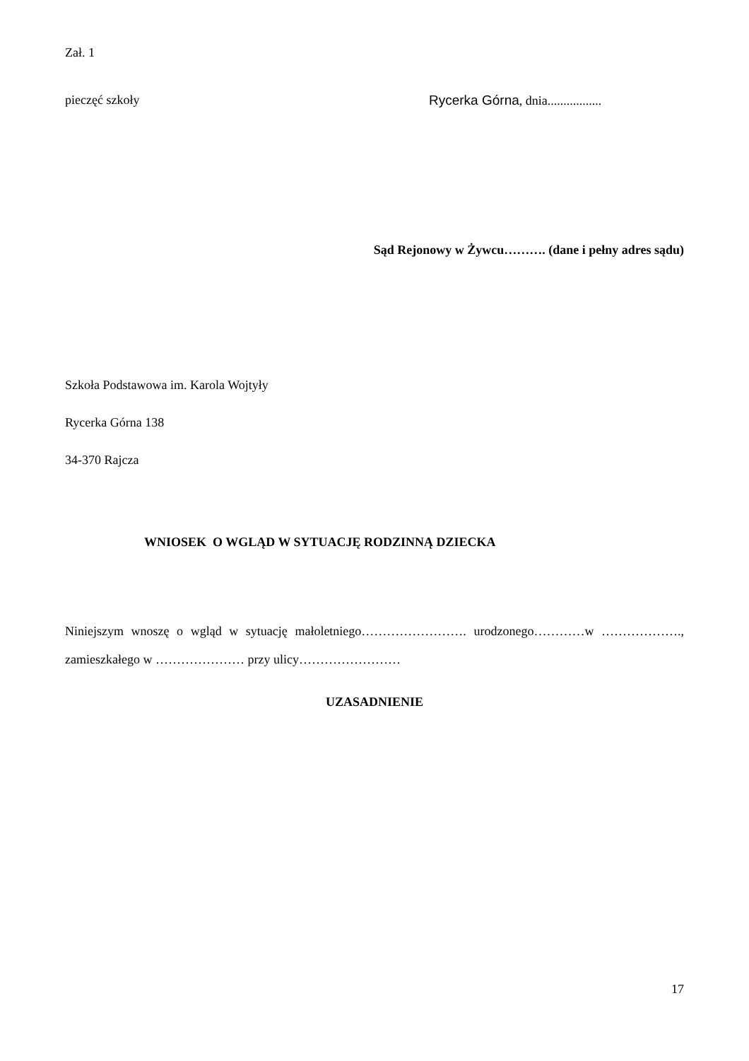Zał. 1
pieczęć szkoły Rycerka Górna, dnia.................
Sąd Rejonowy w Żywcu………. (dane i pełny adres sądu)
Szkoła Podstawowa im. Karola Wojtyły
Rycerka Górna 138
34-370 Rajcza
WNIOSEK O WGLĄD W SYTUACJĘ RODZINNĄ DZIECKA
Niniejszym wnoszę o wgląd w sytuację małoletniego……………………. urodzonego…………w ………………., zamieszkałego w ………………… przy ulicy……………………
UZASADNIENIE
17